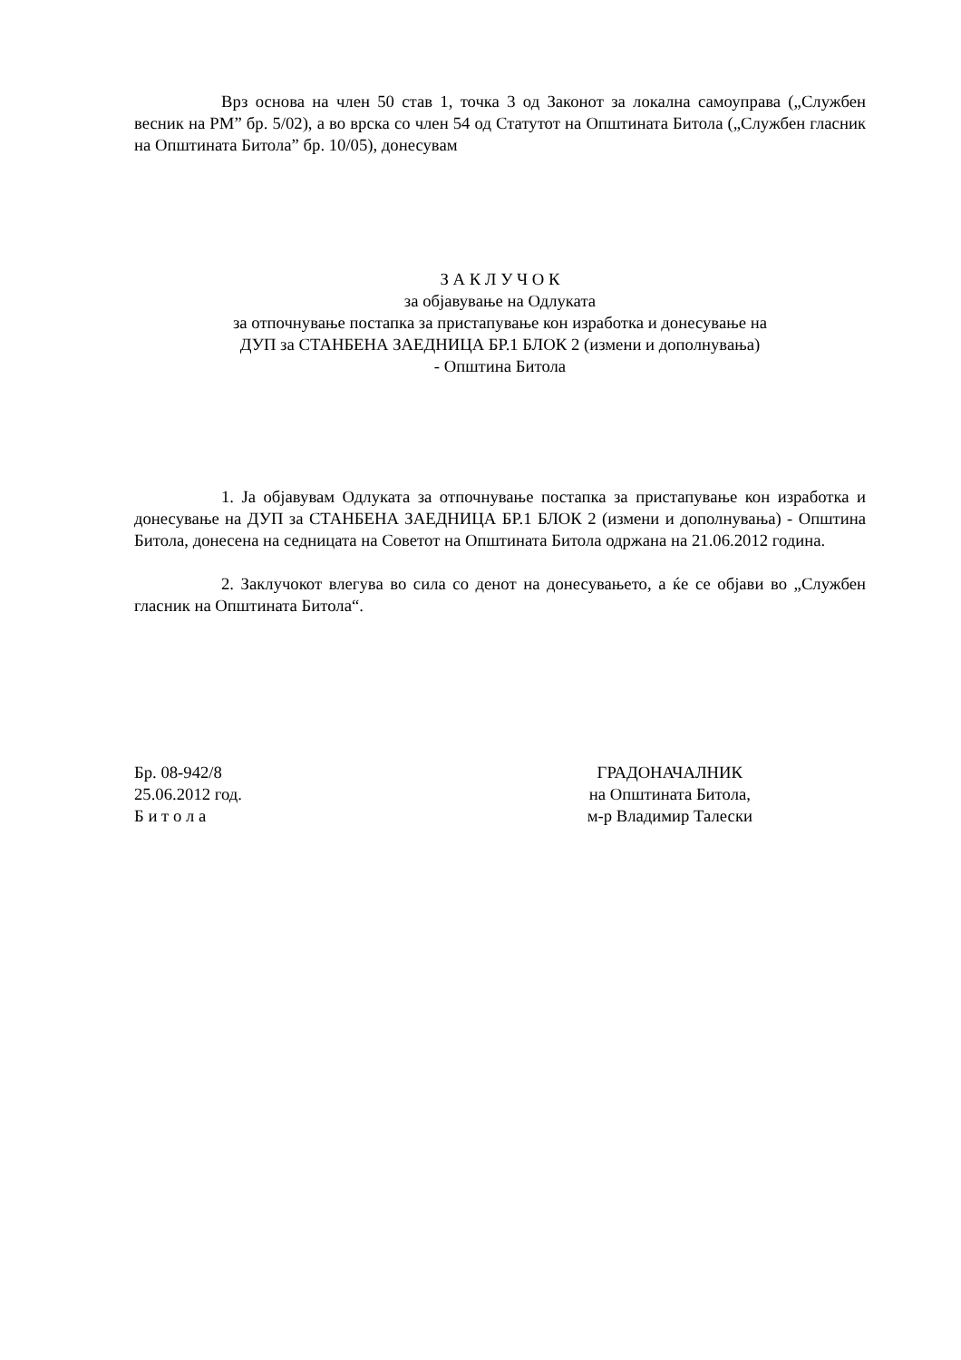Врз основа на член 50 став 1, точка 3 од Законот за локална самоуправа („Службен весник на РМ” бр. 5/02), а во врска со член 54 од Статутот на Општината Битола („Службен гласник на Општината Битола” бр. 10/05), донесувам
З А К Л У Ч О К
за објавување на Одлуката
за отпочнување постапка за пристапување кон изработка и донесување на
ДУП за СТАНБЕНА ЗАЕДНИЦА БР.1 БЛОК 2 (измени и дополнувања)
- Општина Битола
1. Ја објавувам Одлуката за отпочнување постапка за пристапување кон изработка и донесување на ДУП за СТАНБЕНА ЗАЕДНИЦА БР.1 БЛОК 2 (измени и дополнувања) - Општина Битола, донесена на седницата на Советот на Општината Битола одржана на 21.06.2012 година.
2. Заклучокот влегува во сила со денот на донесувањето, а ќе се објави во „Службен гласник на Општината Битола“.
Бр. 08-942/8
25.06.2012 год.
Б и т о л а
ГРАДОНАЧАЛНИК
на Општината Битола,
м-р Владимир Талески